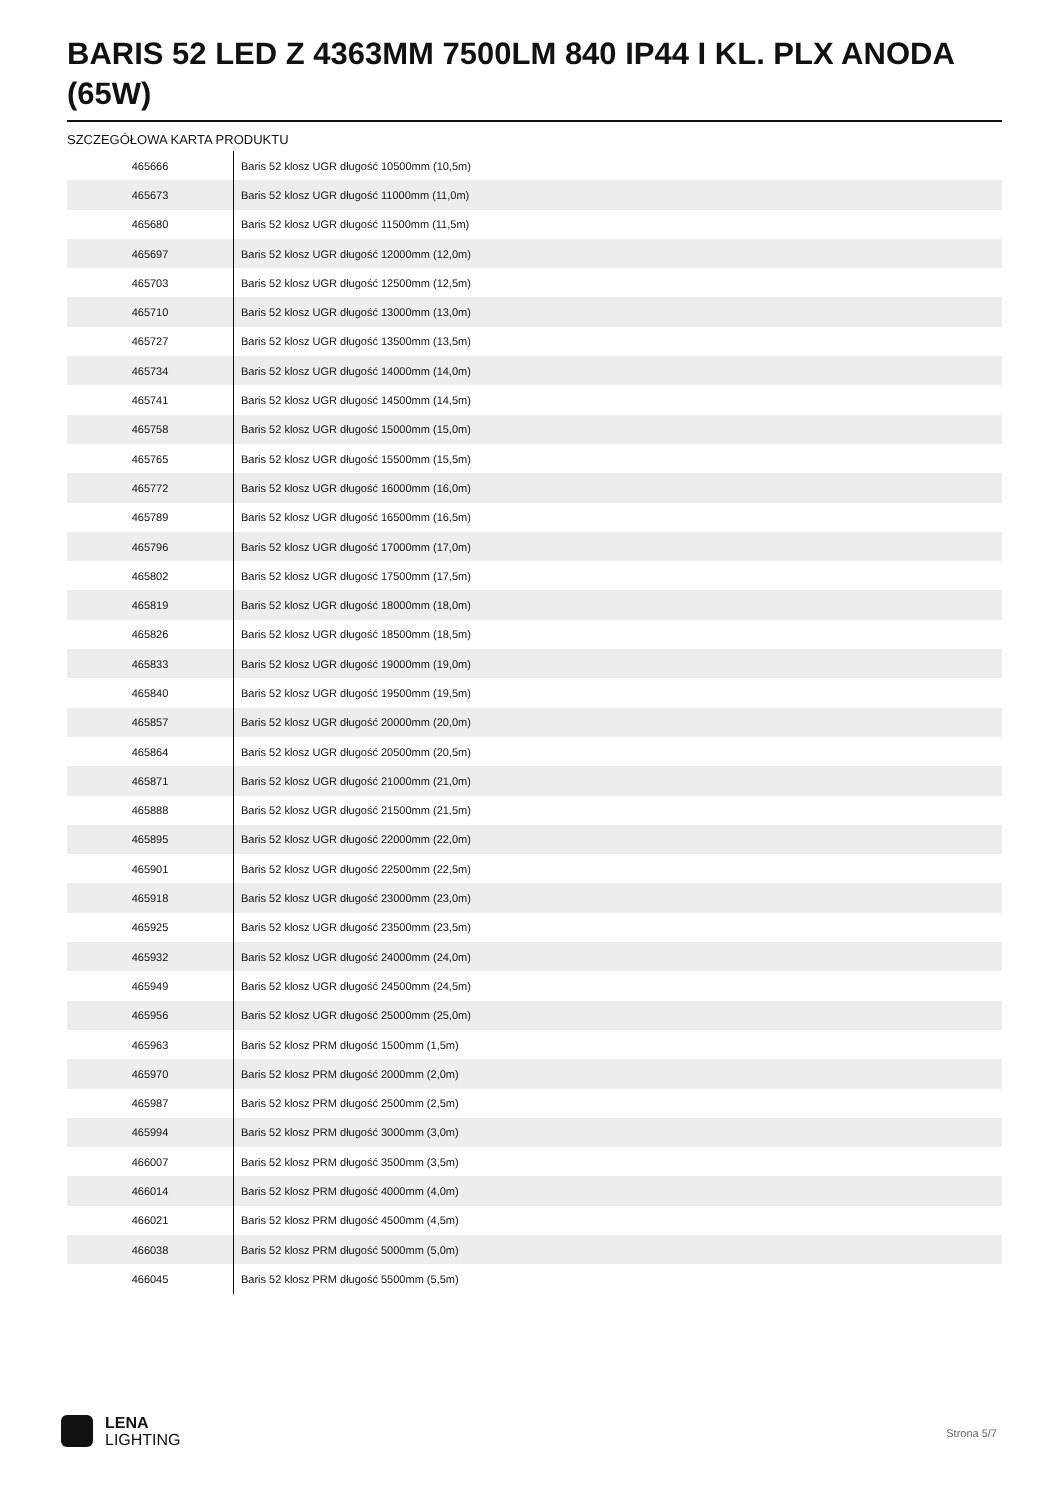BARIS 52 LED Z 4363MM 7500LM 840 IP44 I KL. PLX ANODA (65W)
SZCZEGÓŁOWA KARTA PRODUKTU
| 465666 | Baris 52 klosz UGR długość 10500mm (10,5m) |
| 465673 | Baris 52 klosz UGR długość 11000mm (11,0m) |
| 465680 | Baris 52 klosz UGR długość 11500mm (11,5m) |
| 465697 | Baris 52 klosz UGR długość 12000mm (12,0m) |
| 465703 | Baris 52 klosz UGR długość 12500mm (12,5m) |
| 465710 | Baris 52 klosz UGR długość 13000mm (13,0m) |
| 465727 | Baris 52 klosz UGR długość 13500mm (13,5m) |
| 465734 | Baris 52 klosz UGR długość 14000mm (14,0m) |
| 465741 | Baris 52 klosz UGR długość 14500mm (14,5m) |
| 465758 | Baris 52 klosz UGR długość 15000mm (15,0m) |
| 465765 | Baris 52 klosz UGR długość 15500mm (15,5m) |
| 465772 | Baris 52 klosz UGR długość 16000mm (16,0m) |
| 465789 | Baris 52 klosz UGR długość 16500mm (16,5m) |
| 465796 | Baris 52 klosz UGR długość 17000mm (17,0m) |
| 465802 | Baris 52 klosz UGR długość 17500mm (17,5m) |
| 465819 | Baris 52 klosz UGR długość 18000mm (18,0m) |
| 465826 | Baris 52 klosz UGR długość 18500mm (18,5m) |
| 465833 | Baris 52 klosz UGR długość 19000mm (19,0m) |
| 465840 | Baris 52 klosz UGR długość 19500mm (19,5m) |
| 465857 | Baris 52 klosz UGR długość 20000mm (20,0m) |
| 465864 | Baris 52 klosz UGR długość 20500mm (20,5m) |
| 465871 | Baris 52 klosz UGR długość 21000mm (21,0m) |
| 465888 | Baris 52 klosz UGR długość 21500mm (21,5m) |
| 465895 | Baris 52 klosz UGR długość 22000mm (22,0m) |
| 465901 | Baris 52 klosz UGR długość 22500mm (22,5m) |
| 465918 | Baris 52 klosz UGR długość 23000mm (23,0m) |
| 465925 | Baris 52 klosz UGR długość 23500mm (23,5m) |
| 465932 | Baris 52 klosz UGR długość 24000mm (24,0m) |
| 465949 | Baris 52 klosz UGR długość 24500mm (24,5m) |
| 465956 | Baris 52 klosz UGR długość 25000mm (25,0m) |
| 465963 | Baris 52 klosz PRM długość 1500mm (1,5m) |
| 465970 | Baris 52 klosz PRM długość 2000mm (2,0m) |
| 465987 | Baris 52 klosz PRM długość 2500mm (2,5m) |
| 465994 | Baris 52 klosz PRM długość 3000mm (3,0m) |
| 466007 | Baris 52 klosz PRM długość 3500mm (3,5m) |
| 466014 | Baris 52 klosz PRM długość 4000mm (4,0m) |
| 466021 | Baris 52 klosz PRM długość 4500mm (4,5m) |
| 466038 | Baris 52 klosz PRM długość 5000mm (5,0m) |
| 466045 | Baris 52 klosz PRM długość 5500mm (5,5m) |
LENA
LIGHTING
Strona 5/7